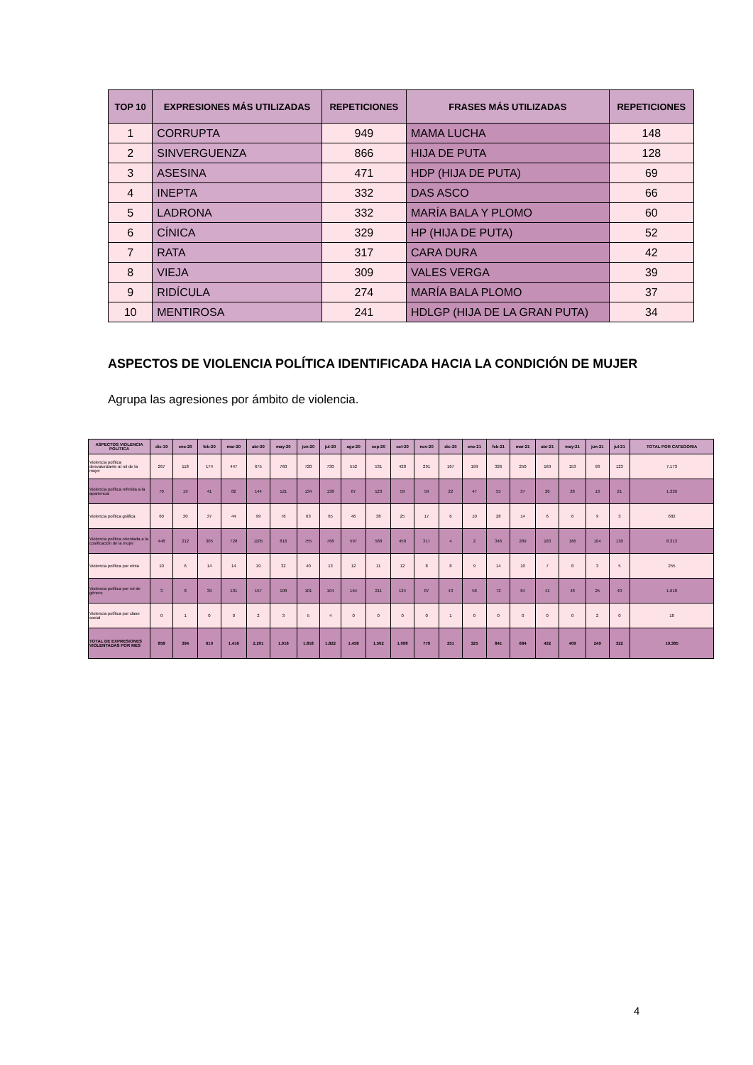| TOP 10 | EXPRESIONES MÁS UTILIZADAS | REPETICIONES | FRASES MÁS UTILIZADAS | REPETICIONES |
| --- | --- | --- | --- | --- |
| 1 | CORRUPTA | 949 | MAMA LUCHA | 148 |
| 2 | SINVERGUENZA | 866 | HIJA DE PUTA | 128 |
| 3 | ASESINA | 471 | HDP (HIJA DE PUTA) | 69 |
| 4 | INEPTA | 332 | DAS ASCO | 66 |
| 5 | LADRONA | 332 | MARÍA BALA Y PLOMO | 60 |
| 6 | CÍNICA | 329 | HP (HIJA DE PUTA) | 52 |
| 7 | RATA | 317 | CARA DURA | 42 |
| 8 | VIEJA | 309 | VALES VERGA | 39 |
| 9 | RIDÍCULA | 274 | MARÍA BALA PLOMO | 37 |
| 10 | MENTIROSA | 241 | HDLGP (HIJA DE LA GRAN PUTA) | 34 |
ASPECTOS DE VIOLENCIA POLÍTICA IDENTIFICADA HACIA LA CONDICIÓN DE MUJER
Agrupa las agresiones por ámbito de violencia.
| ASPECTOS VIOLENCIA POLÍTICA | dic-19 | ene-20 | feb-20 | mar-20 | abr-20 | may-20 | jun-20 | jul-20 | ago-20 | sep-20 | oct-20 | nov-20 | dic-20 | ene-21 | feb-21 | mar-21 | abr-21 | may-21 | jun-21 | jul-21 | TOTAL POR CATEGORIA |
| --- | --- | --- | --- | --- | --- | --- | --- | --- | --- | --- | --- | --- | --- | --- | --- | --- | --- | --- | --- | --- | --- |
| Violencia política desvalorizante al rol de la mujer | 267 | 118 | 174 | 447 | 675 | 760 | 720 | 730 | 552 | 531 | 428 | 291 | 167 | 199 | 326 | 250 | 169 | 153 | 93 | 123 | 7.173 |
| Violencia política referida a la apariencia | 70 | 19 | 41 | 82 | 144 | 121 | 134 | 138 | 87 | 123 | 59 | 59 | 22 | 47 | 55 | 37 | 26 | 28 | 13 | 21 | 1.326 |
| Violencia política gráfica | 60 | 30 | 37 | 44 | 99 | 76 | 63 | 65 | 46 | 38 | 25 | 17 | 6 | 10 | 28 | 14 | 6 | 6 | 9 | 3 | 682 |
| Violencia política orientada a la cosificación de la mujer | 448 | 212 | 305 | 728 | 1105 | 816 | 755 | 768 | 597 | 588 | 450 | 317 | 4 | 2 | 346 | 289 | 183 | 166 | 104 | 130 | 8.313 |
| Violencia política por etnia | 10 | 6 | 14 | 14 | 19 | 32 | 40 | 13 | 12 | 11 | 12 | 8 | 8 | 9 | 14 | 10 | 7 | 8 | 3 | 5 | 255 |
| Violencia política por rol de género | 3 | 8 | 39 | 101 | 157 | 108 | 101 | 104 | 164 | 211 | 124 | 87 | 43 | 58 | 72 | 84 | 41 | 48 | 25 | 40 | 1.618 |
| Violencia política por clase social | 0 | 1 | 0 | 0 | 2 | 3 | 5 | 4 | 0 | 0 | 0 | 0 | 1 | 0 | 0 | 0 | 0 | 0 | 2 | 0 | 18 |
| TOTAL DE EXPRESIONES VIOLENTADAS POR MES | 858 | 394 | 610 | 1.416 | 2.201 | 1.916 | 1.818 | 1.822 | 1.458 | 1.502 | 1.098 | 779 | 251 | 325 | 841 | 684 | 432 | 409 | 249 | 322 | 19.385 |
4